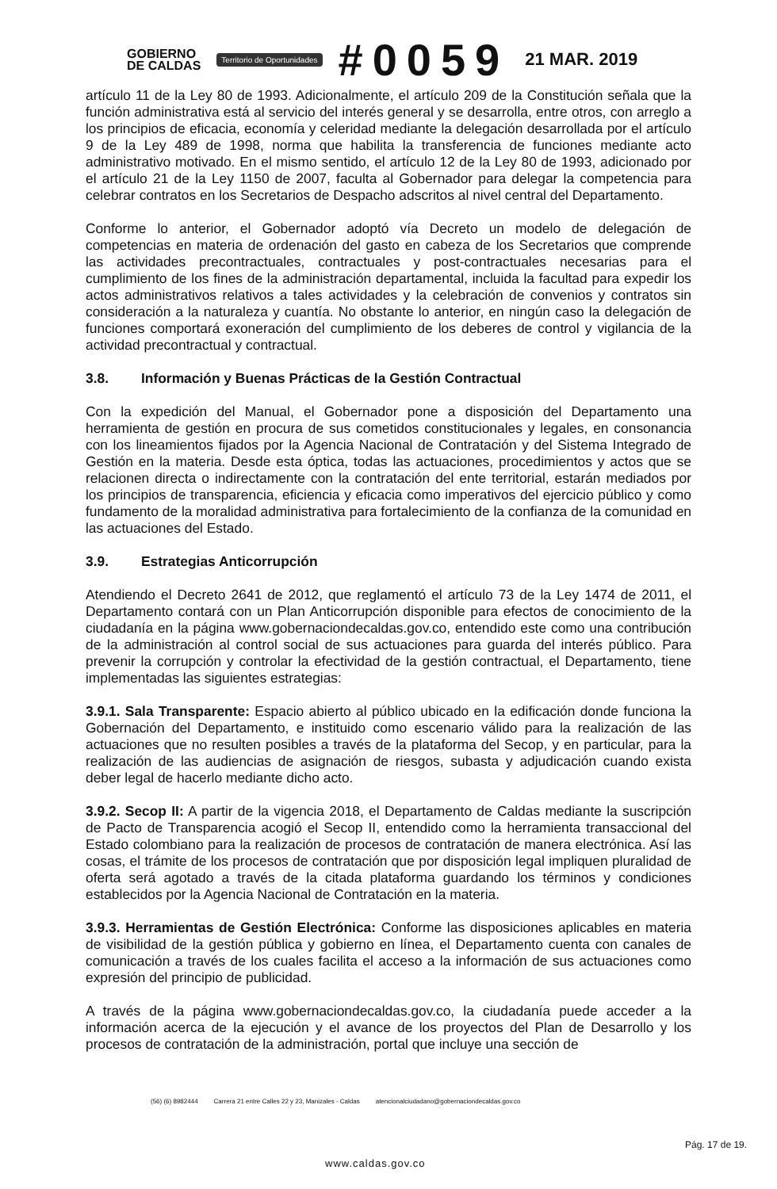GOBIERNO
DE CALDAS
Territorio de Oportunidades
#0059
21 MAR. 2019
artículo 11 de la Ley 80 de 1993. Adicionalmente, el artículo 209 de la Constitución señala que la función administrativa está al servicio del interés general y se desarrolla, entre otros, con arreglo a los principios de eficacia, economía y celeridad mediante la delegación desarrollada por el artículo 9 de la Ley 489 de 1998, norma que habilita la transferencia de funciones mediante acto administrativo motivado. En el mismo sentido, el artículo 12 de la Ley 80 de 1993, adicionado por el artículo 21 de la Ley 1150 de 2007, faculta al Gobernador para delegar la competencia para celebrar contratos en los Secretarios de Despacho adscritos al nivel central del Departamento.
Conforme lo anterior, el Gobernador adoptó vía Decreto un modelo de delegación de competencias en materia de ordenación del gasto en cabeza de los Secretarios que comprende las actividades precontractuales, contractuales y post-contractuales necesarias para el cumplimiento de los fines de la administración departamental, incluida la facultad para expedir los actos administrativos relativos a tales actividades y la celebración de convenios y contratos sin consideración a la naturaleza y cuantía. No obstante lo anterior, en ningún caso la delegación de funciones comportará exoneración del cumplimiento de los deberes de control y vigilancia de la actividad precontractual y contractual.
3.8. Información y Buenas Prácticas de la Gestión Contractual
Con la expedición del Manual, el Gobernador pone a disposición del Departamento una herramienta de gestión en procura de sus cometidos constitucionales y legales, en consonancia con los lineamientos fijados por la Agencia Nacional de Contratación y del Sistema Integrado de Gestión en la materia. Desde esta óptica, todas las actuaciones, procedimientos y actos que se relacionen directa o indirectamente con la contratación del ente territorial, estarán mediados por los principios de transparencia, eficiencia y eficacia como imperativos del ejercicio público y como fundamento de la moralidad administrativa para fortalecimiento de la confianza de la comunidad en las actuaciones del Estado.
3.9. Estrategias Anticorrupción
Atendiendo el Decreto 2641 de 2012, que reglamentó el artículo 73 de la Ley 1474 de 2011, el Departamento contará con un Plan Anticorrupción disponible para efectos de conocimiento de la ciudadanía en la página www.gobernaciondecaldas.gov.co, entendido este como una contribución de la administración al control social de sus actuaciones para guarda del interés público. Para prevenir la corrupción y controlar la efectividad de la gestión contractual, el Departamento, tiene implementadas las siguientes estrategias:
3.9.1. Sala Transparente: Espacio abierto al público ubicado en la edificación donde funciona la Gobernación del Departamento, e instituido como escenario válido para la realización de las actuaciones que no resulten posibles a través de la plataforma del Secop, y en particular, para la realización de las audiencias de asignación de riesgos, subasta y adjudicación cuando exista deber legal de hacerlo mediante dicho acto.
3.9.2. Secop II: A partir de la vigencia 2018, el Departamento de Caldas mediante la suscripción de Pacto de Transparencia acogió el Secop II, entendido como la herramienta transaccional del Estado colombiano para la realización de procesos de contratación de manera electrónica. Así las cosas, el trámite de los procesos de contratación que por disposición legal impliquen pluralidad de oferta será agotado a través de la citada plataforma guardando los términos y condiciones establecidos por la Agencia Nacional de Contratación en la materia.
3.9.3. Herramientas de Gestión Electrónica: Conforme las disposiciones aplicables en materia de visibilidad de la gestión pública y gobierno en línea, el Departamento cuenta con canales de comunicación a través de los cuales facilita el acceso a la información de sus actuaciones como expresión del principio de publicidad.
A través de la página www.gobernaciondecaldas.gov.co, la ciudadanía puede acceder a la información acerca de la ejecución y el avance de los proyectos del Plan de Desarrollo y los procesos de contratación de la administración, portal que incluye una sección de
(56) (6) 8982444 Carrera 21 entre Calles 22 y 23, Manizales - Caldas atencionalciudadano@gobernaciondecaldas.gov.co
www.caldas.gov.co
Pág. 17 de 19.